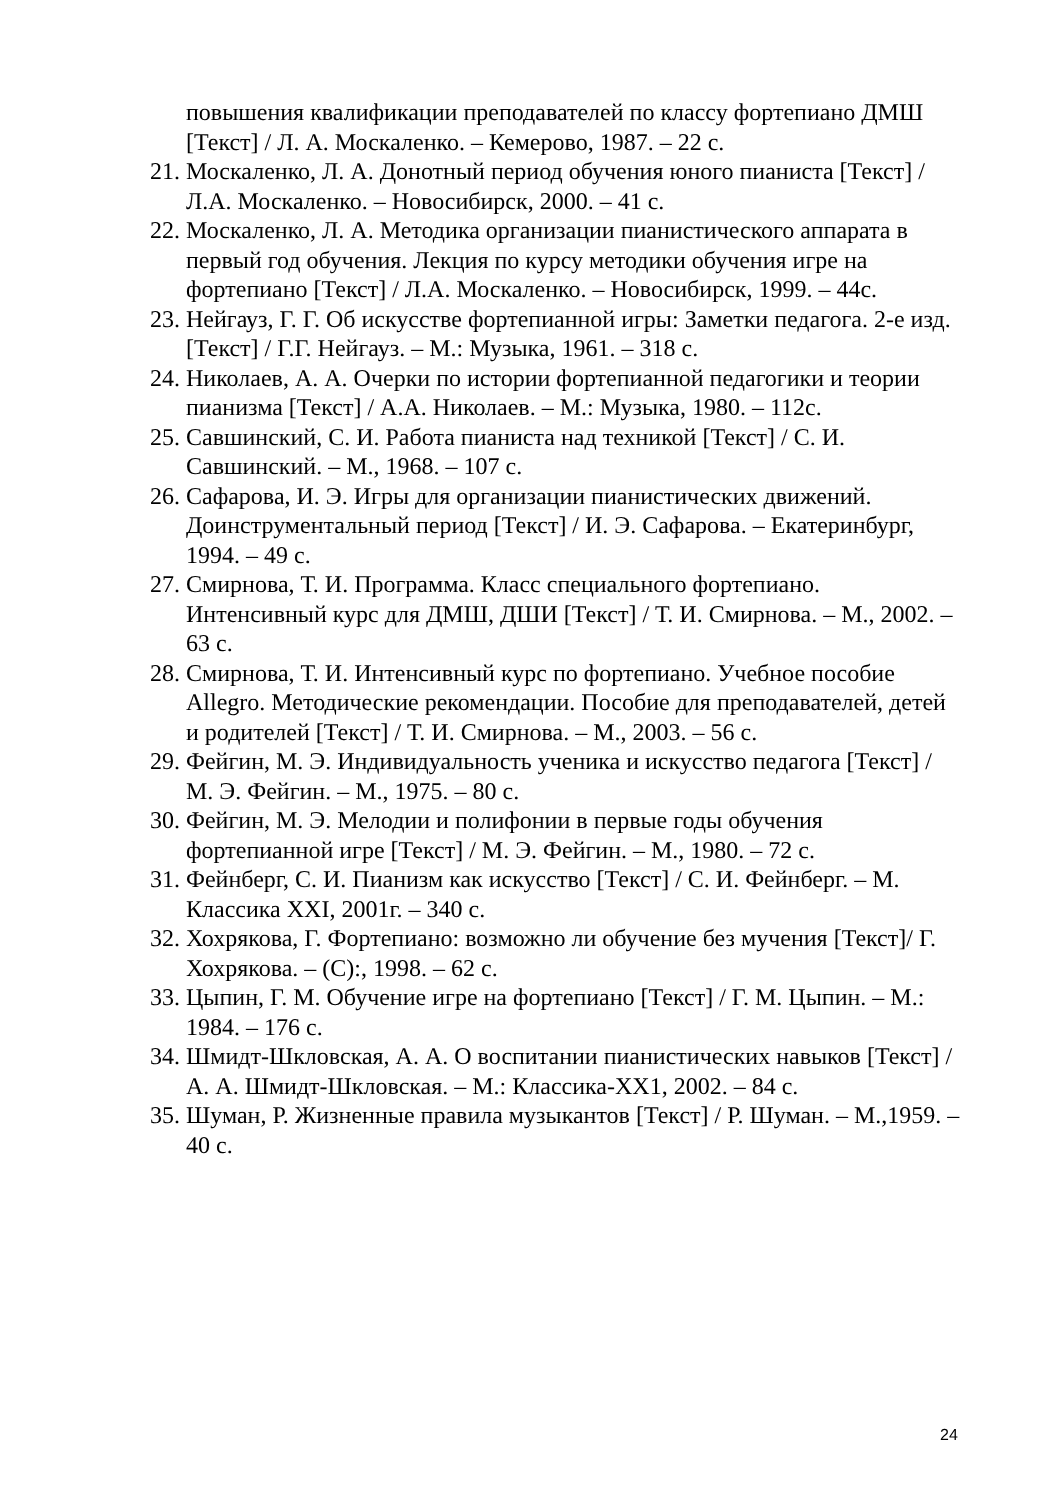повышения квалификации преподавателей по классу фортепиано ДМШ [Текст] / Л. А. Москаленко. – Кемерово, 1987. – 22 с.
21. Москаленко, Л. А. Донотный период обучения юного пианиста [Текст] / Л.А. Москаленко. – Новосибирск, 2000. – 41 с.
22. Москаленко, Л. А. Методика организации пианистического аппарата в первый год обучения. Лекция по курсу методики обучения игре на фортепиано [Текст] / Л.А. Москаленко. – Новосибирск, 1999. – 44с.
23. Нейгауз, Г. Г. Об искусстве фортепианной игры: Заметки педагога. 2-е изд. [Текст] / Г.Г. Нейгауз. – М.: Музыка, 1961. – 318 с.
24. Николаев, А. А. Очерки по истории фортепианной педагогики и теории пианизма [Текст] / А.А. Николаев. – М.: Музыка, 1980. – 112с.
25. Савшинский, С. И. Работа пианиста над техникой [Текст] / С. И. Савшинский. – М., 1968. – 107 с.
26. Сафарова, И. Э. Игры для организации пианистических движений. Доинструментальный период [Текст] / И. Э. Сафарова. – Екатеринбург, 1994. – 49 с.
27. Смирнова, Т. И. Программа. Класс специального фортепиано. Интенсивный курс для ДМШ, ДШИ [Текст] / Т. И. Смирнова. – М., 2002. – 63 с.
28. Смирнова, Т. И. Интенсивный курс по фортепиано. Учебное пособие Allegro. Методические рекомендации. Пособие для преподавателей, детей и родителей [Текст] / Т. И. Смирнова. – М., 2003. – 56 с.
29. Фейгин, М. Э. Индивидуальность ученика и искусство педагога [Текст] / М. Э. Фейгин. – М., 1975. – 80 с.
30. Фейгин, М. Э. Мелодии и полифонии в первые годы обучения фортепианной игре [Текст] / М. Э. Фейгин. – М., 1980. – 72 с.
31. Фейнберг, С. И. Пианизм как искусство [Текст] / С. И. Фейнберг. – М. Классика XXI, 2001г. – 340 с.
32. Хохрякова, Г. Фортепиано: возможно ли обучение без мучения [Текст]/ Г. Хохрякова. – (С):, 1998. – 62 с.
33. Цыпин, Г. М. Обучение игре на фортепиано [Текст] / Г. М. Цыпин. – М.: 1984. – 176 с.
34. Шмидт-Шкловская, А. А. О воспитании пианистических навыков [Текст] / А. А. Шмидт-Шкловская. – М.: Классика-XX1, 2002. – 84 с.
35. Шуман, Р. Жизненные правила музыкантов [Текст] / Р. Шуман. – М.,1959. – 40 с.
24